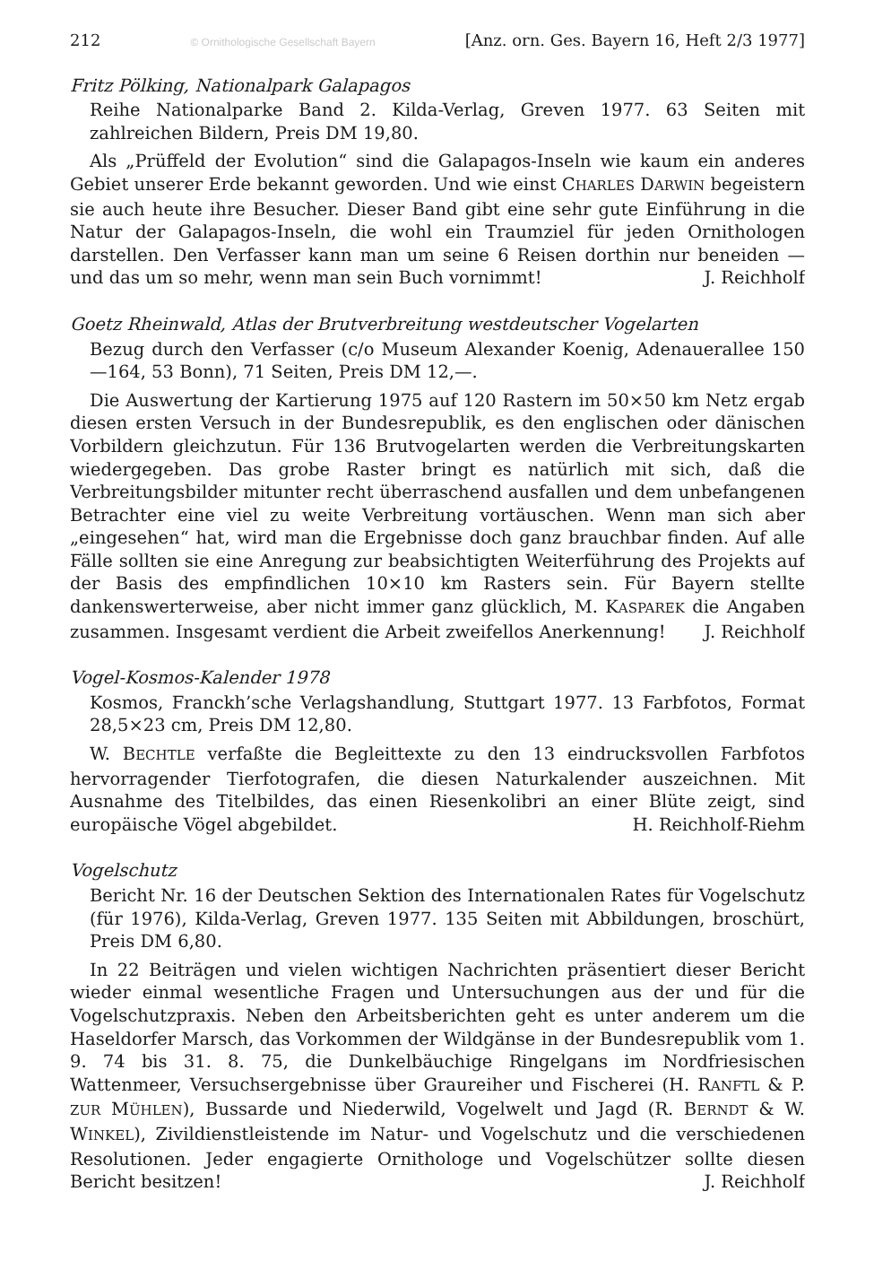212 © Ornithologische Gesellschaft Bayern [Anz. orn. Ges. Bayern 16, Heft 2/3 1977]
Fritz Pölking, Nationalpark Galapagos
Reihe Nationalparke Band 2. Kilda-Verlag, Greven 1977. 63 Seiten mit zahlreichen Bildern, Preis DM 19,80.
Als „Prüffeld der Evolution“ sind die Galapagos-Inseln wie kaum ein anderes Gebiet unserer Erde bekannt geworden. Und wie einst CHARLES DARWIN begeistern sie auch heute ihre Besucher. Dieser Band gibt eine sehr gute Einführung in die Natur der Galapagos-Inseln, die wohl ein Traumziel für jeden Ornithologen darstellen. Den Verfasser kann man um seine 6 Reisen dorthin nur beneiden — und das um so mehr, wenn man sein Buch vornimmt! J. Reichholf
Goetz Rheinwald, Atlas der Brutverbreitung westdeutscher Vogelarten
Bezug durch den Verfasser (c/o Museum Alexander Koenig, Adenauerallee 150—164, 53 Bonn), 71 Seiten, Preis DM 12,—.
Die Auswertung der Kartierung 1975 auf 120 Rastern im 50×50 km Netz ergab diesen ersten Versuch in der Bundesrepublik, es den englischen oder dänischen Vorbildern gleichzutun. Für 136 Brutvogelarten werden die Verbreitungskarten wiedergegeben. Das grobe Raster bringt es natürlich mit sich, daß die Verbreitungsbilder mitunter recht überraschend ausfallen und dem unbefangenen Betrachter eine viel zu weite Verbreitung vortäuschen. Wenn man sich aber „eingesehen“ hat, wird man die Ergebnisse doch ganz brauchbar finden. Auf alle Fälle sollten sie eine Anregung zur beabsichtigten Weiterführung des Projekts auf der Basis des empfindlichen 10×10 km Rasters sein. Für Bayern stellte dankenswerterweise, aber nicht immer ganz glücklich, M. KASPAREK die Angaben zusammen. Insgesamt verdient die Arbeit zweifellos Anerkennung! J. Reichholf
Vogel-Kosmos-Kalender 1978
Kosmos, Franckh’sche Verlagshandlung, Stuttgart 1977. 13 Farbfotos, Format 28,5×23 cm, Preis DM 12,80.
W. BECHTLE verfaßte die Begleittexte zu den 13 eindrucksvollen Farbfotos hervorragender Tierfotografen, die diesen Naturkalender auszeichnen. Mit Ausnahme des Titelbildes, das einen Riesenkolibri an einer Blüte zeigt, sind europäische Vögel abgebildet. H. Reichholf-Riehm
Vogelschutz
Bericht Nr. 16 der Deutschen Sektion des Internationalen Rates für Vogelschutz (für 1976), Kilda-Verlag, Greven 1977. 135 Seiten mit Abbildungen, broschürt, Preis DM 6,80.
In 22 Beiträgen und vielen wichtigen Nachrichten präsentiert dieser Bericht wieder einmal wesentliche Fragen und Untersuchungen aus der und für die Vogelschutzpraxis. Neben den Arbeitsberichten geht es unter anderem um die Haseldorfer Marsch, das Vorkommen der Wildgänse in der Bundesrepublik vom 1. 9. 74 bis 31. 8. 75, die Dunkelbäuchige Ringelgans im Nordfriesischen Wattenmeer, Versuchsergebnisse über Graureiher und Fischerei (H. RANFTL & P. ZUR MÜHLEN), Bussarde und Niederwild, Vogelwelt und Jagd (R. BERNDT & W. WINKEL), Zivildienstleistende im Natur- und Vogelschutz und die verschiedenen Resolutionen. Jeder engagierte Ornithologe und Vogelschützer sollte diesen Bericht besitzen! J. Reichholf